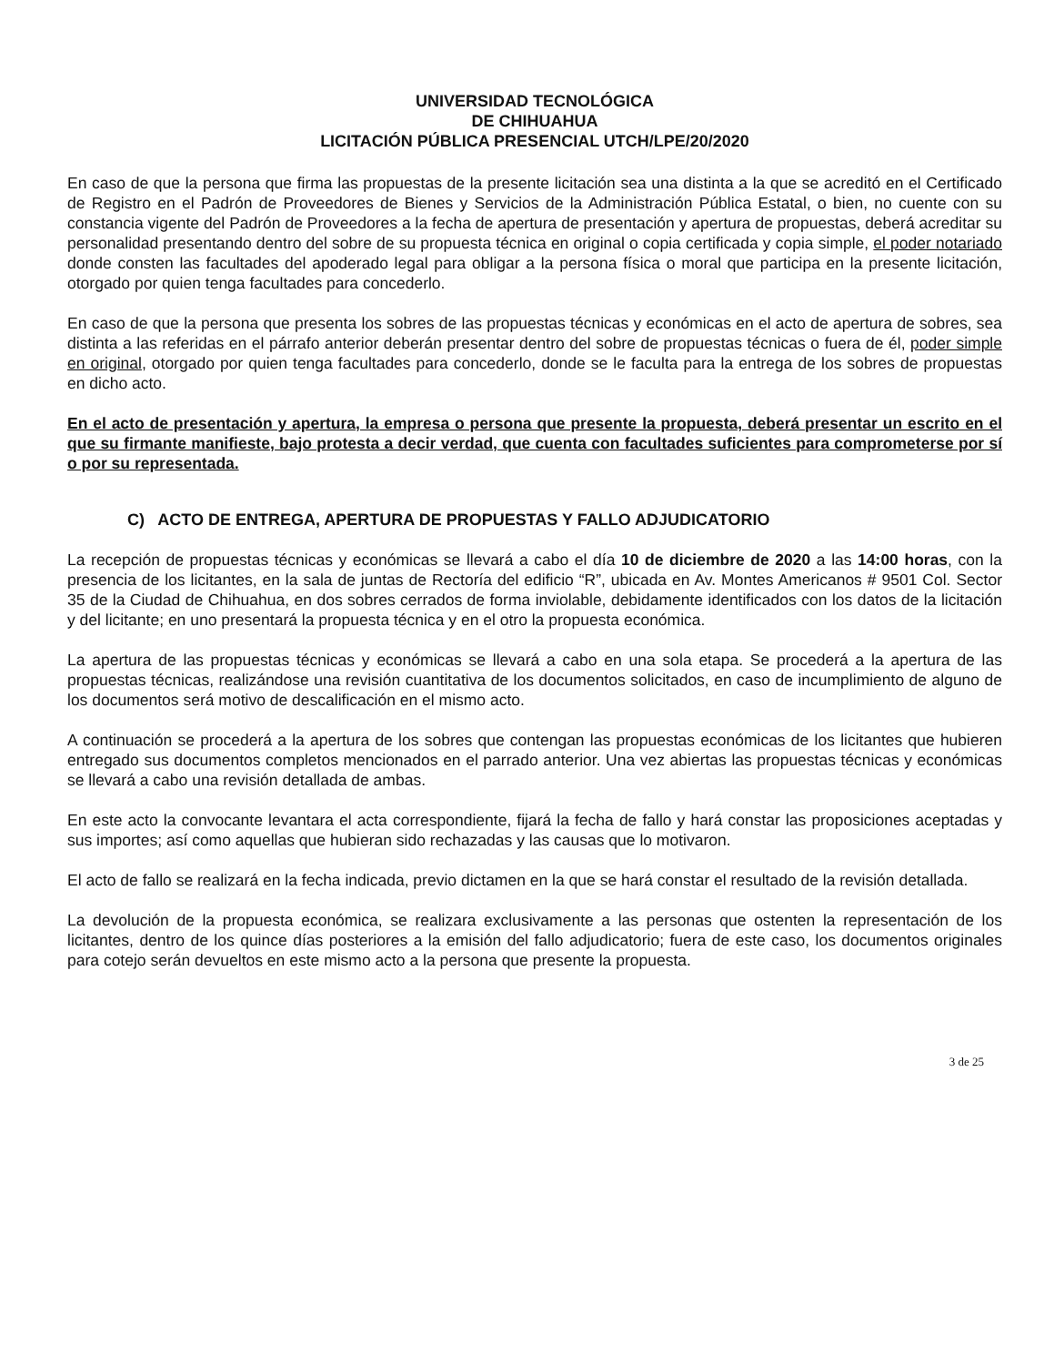UNIVERSIDAD TECNOLÓGICA
DE CHIHUAHUA
LICITACIÓN PÚBLICA PRESENCIAL UTCH/LPE/20/2020
En caso de que la persona que firma las propuestas de la presente licitación sea una distinta a la que se acreditó en el Certificado de Registro en el Padrón de Proveedores de Bienes y Servicios de la Administración Pública Estatal, o bien, no cuente con su constancia vigente del Padrón de Proveedores a la fecha de apertura de presentación y apertura de propuestas, deberá acreditar su personalidad presentando dentro del sobre de su propuesta técnica en original o copia certificada y copia simple, el poder notariado donde consten las facultades del apoderado legal para obligar a la persona física o moral que participa en la presente licitación, otorgado por quien tenga facultades para concederlo.
En caso de que la persona que presenta los sobres de las propuestas técnicas y económicas en el acto de apertura de sobres, sea distinta a las referidas en el párrafo anterior deberán presentar dentro del sobre de propuestas técnicas o fuera de él, poder simple en original, otorgado por quien tenga facultades para concederlo, donde se le faculta para la entrega de los sobres de propuestas en dicho acto.
En el acto de presentación y apertura, la empresa o persona que presente la propuesta, deberá presentar un escrito en el que su firmante manifieste, bajo protesta a decir verdad, que cuenta con facultades suficientes para comprometerse por sí o por su representada.
C) ACTO DE ENTREGA, APERTURA DE PROPUESTAS Y FALLO ADJUDICATORIO
La recepción de propuestas técnicas y económicas se llevará a cabo el día 10 de diciembre de 2020 a las 14:00 horas, con la presencia de los licitantes, en la sala de juntas de Rectoría del edificio “R”, ubicada en Av. Montes Americanos # 9501 Col. Sector 35 de la Ciudad de Chihuahua, en dos sobres cerrados de forma inviolable, debidamente identificados con los datos de la licitación y del licitante; en uno presentará la propuesta técnica y en el otro la propuesta económica.
La apertura de las propuestas técnicas y económicas se llevará a cabo en una sola etapa. Se procederá a la apertura de las propuestas técnicas, realizándose una revisión cuantitativa de los documentos solicitados, en caso de incumplimiento de alguno de los documentos será motivo de descalificación en el mismo acto.
A continuación se procederá a la apertura de los sobres que contengan las propuestas económicas de los licitantes que hubieren entregado sus documentos completos mencionados en el parrado anterior. Una vez abiertas las propuestas técnicas y económicas se llevará a cabo una revisión detallada de ambas.
En este acto la convocante levantara el acta correspondiente, fijará la fecha de fallo y hará constar las proposiciones aceptadas y sus importes; así como aquellas que hubieran sido rechazadas y las causas que lo motivaron.
El acto de fallo se realizará en la fecha indicada, previo dictamen en la que se hará constar el resultado de la revisión detallada.
La devolución de la propuesta económica, se realizara exclusivamente a las personas que ostenten la representación de los licitantes, dentro de los quince días posteriores a la emisión del fallo adjudicatorio; fuera de este caso, los documentos originales para cotejo serán devueltos en este mismo acto a la persona que presente la propuesta.
3 de 25